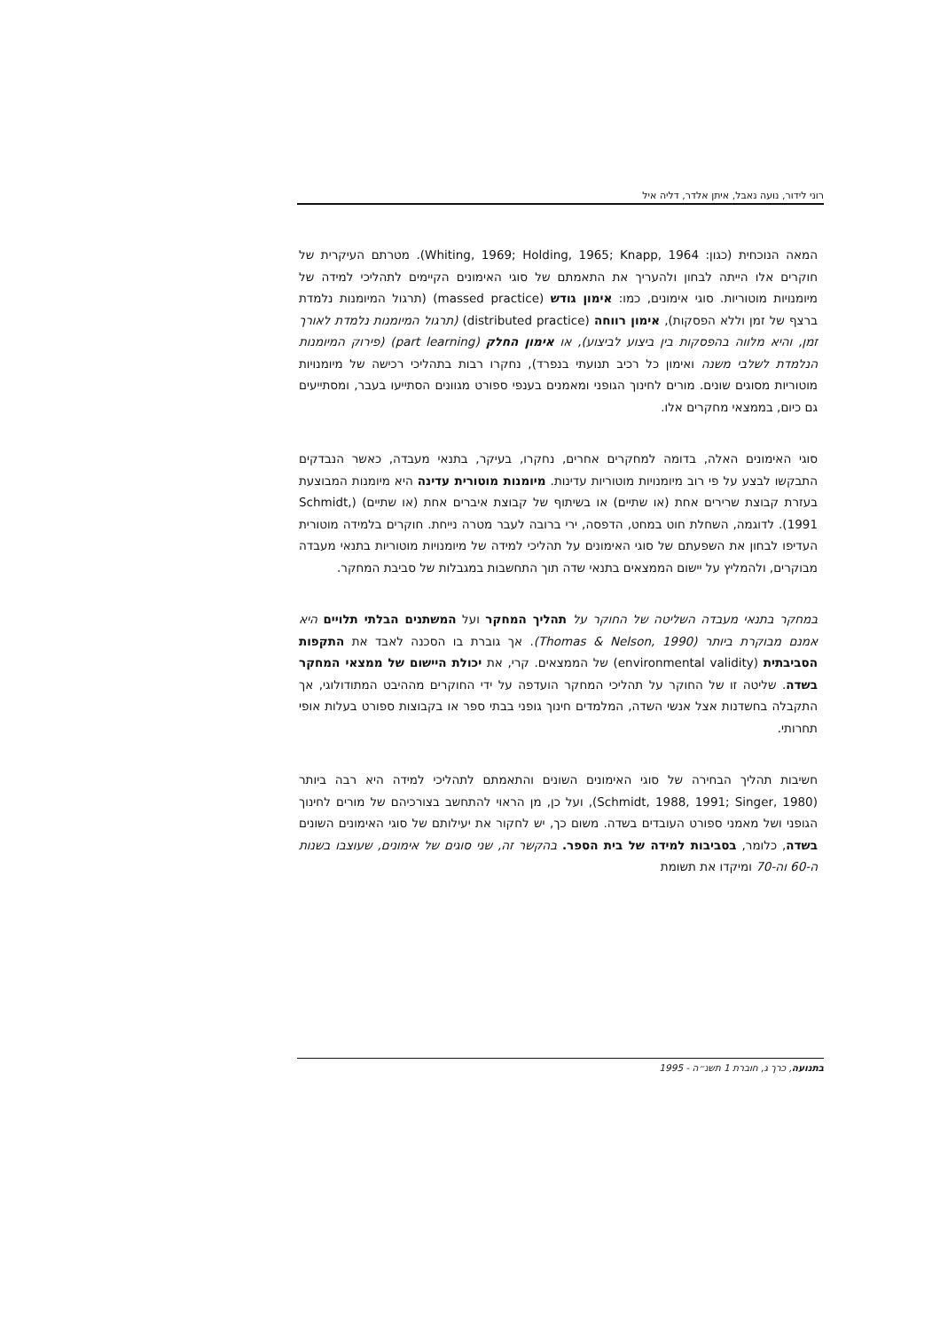רוני לידור, נועה נאבל, איתן אלדר, דליה איל
המאה הנוכחית (כגון: Whiting, 1969; Holding, 1965; Knapp, 1964). מטרתם העיקרית של חוקרים אלו הייתה לבחון ולהעריך את התאמתם של סוגי האימונים הקיימים לתהליכי למידה של מיומנויות מוטוריות. סוגי אימונים, כמו: אימון גודש (massed practice) (תרגול המיומנות נלמדת ברצף של זמן וללא הפסקות), אימון רווחה (distributed practice) (תרגול המיומנות נלמדת לאורך זמן, והיא מלווה בהפסקות בין ביצוע לביצוע), או אימון החלק (part learning) (פירוק המיומנות הנלמדת לשלבי משנה ואימון כל רכיב תנועתי בנפרד), נחקרו רבות בתהליכי רכישה של מיומנויות מוטוריות מסוגים שונים. מורים לחינוך הגופני ומאמנים בענפי ספורט מגוונים הסתייעו בעבר, ומסתייעים גם כיום, בממצאי מחקרים אלו.
סוגי האימונים האלה, בדומה למחקרים אחרים, נחקרו, בעיקר, בתנאי מעבדה, כאשר הנבדקים התבקשו לבצע על פי רוב מיומנויות מוטוריות עדינות. מיומנות מוטורית עדינה היא מיומנות המבוצעת בעזרת קבוצת שרירים אחת (או שתיים) או בשיתוף של קבוצת איברים אחת (או שתיים) (Schmidt, 1991). לדוגמה, השחלת חוט במחט, הדפסה, ירי ברובה לעבר מטרה נייחת. חוקרים בלמידה מוטורית העדיפו לבחון את השפעתם של סוגי האימונים על תהליכי למידה של מיומנויות מוטוריות בתנאי מעבדה מבוקרים, ולהמליץ על יישום הממצאים בתנאי שדה תוך התחשבות במגבלות של סביבת המחקר.
במחקר בתנאי מעבדה השליטה של החוקר על תהליך המחקר ועל המשתנים הבלתי תלויים היא אמנם מבוקרת ביותר (Thomas & Nelson, 1990). אך גוברת בו הסכנה לאבד את התקפות הסביבתית (environmental validity) של הממצאים. קרי, את יכולת היישום של ממצאי המחקר בשדה. שליטה זו של החוקר על תהליכי המחקר הועדפה על ידי החוקרים מההיבט המתודולוגי, אך התקבלה בחשדנות אצל אנשי השדה, המלמדים חינוך גופני בבתי ספר או בקבוצות ספורט בעלות אופי תחרותי.
חשיבות תהליך הבחירה של סוגי האימונים השונים והתאמתם לתהליכי למידה היא רבה ביותר (Schmidt, 1988, 1991; Singer, 1980), ועל כן, מן הראוי להתחשב בצורכיהם של מורים לחינוך הגופני ושל מאמני ספורט העובדים בשדה. משום כך, יש לחקור את יעילותם של סוגי האימונים השונים בשדה, כלומר, בסביבות למידה של בית הספר. בהקשר זה, שני סוגים של אימונים, שעוצבו בשנות ה-60 וה-70 ומיקדו את תשומת
בתנועה, כרך ג, חוברת 1 תשנ״ה - 1995